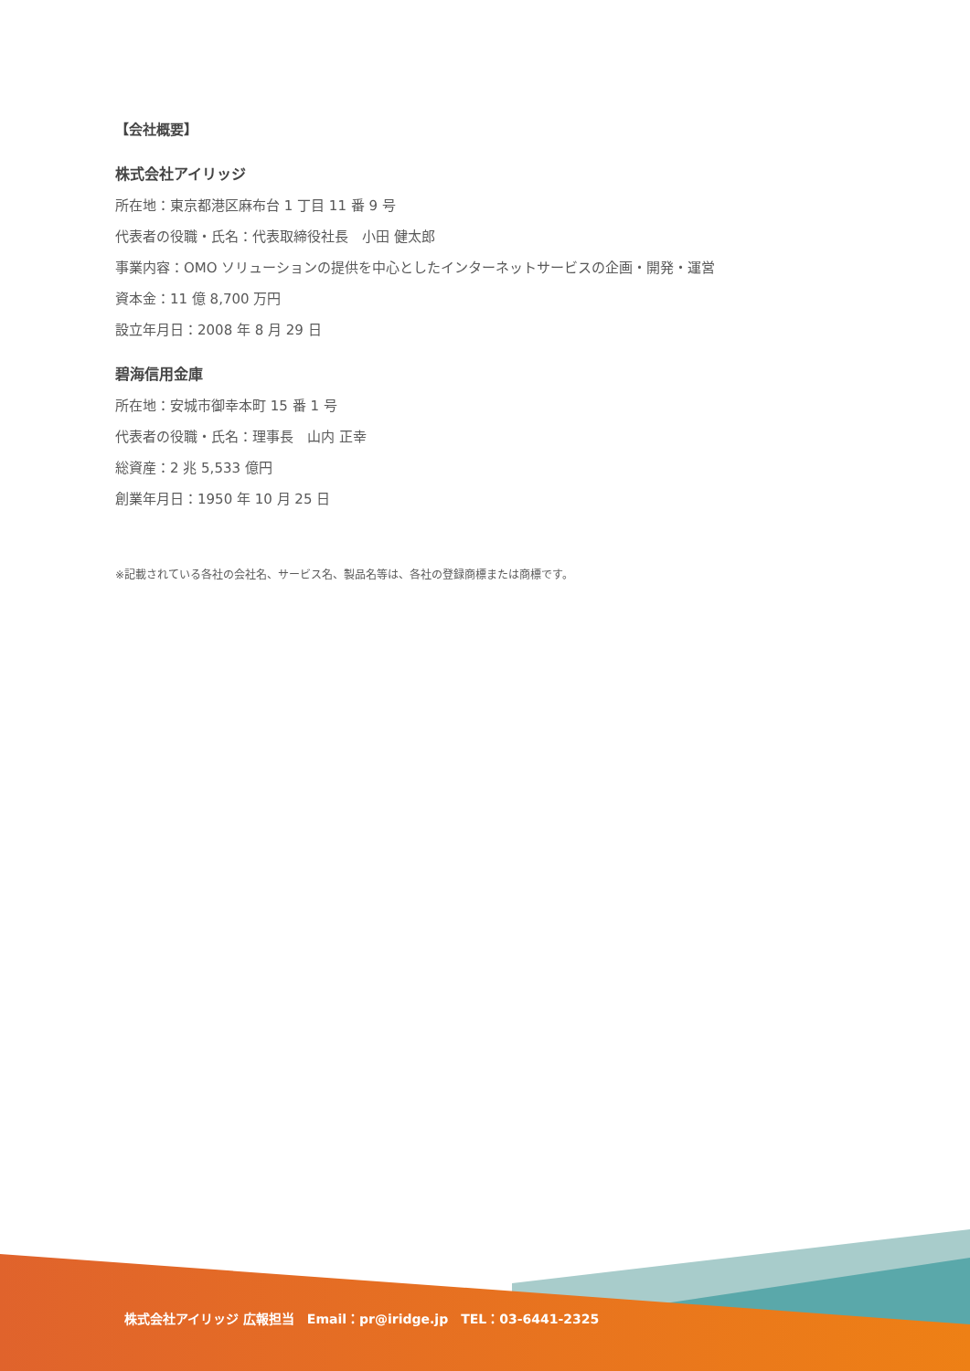【会社概要】
株式会社アイリッジ
所在地：東京都港区麻布台 1 丁目 11 番 9 号
代表者の役職・氏名：代表取締役社長　小田 健太郎
事業内容：OMO ソリューションの提供を中心としたインターネットサービスの企画・開発・運営
資本金：11 億 8,700 万円
設立年月日：2008 年 8 月 29 日
碧海信用金庫
所在地：安城市御幸本町 15 番 1 号
代表者の役職・氏名：理事長　山内 正幸
総資産：2 兆 5,533 億円
創業年月日：1950 年 10 月 25 日
※記載されている各社の会社名、サービス名、製品名等は、各社の登録商標または商標です。
株式会社アイリッジ 広報担当　Email：pr@iridge.jp　TEL：03-6441-2325